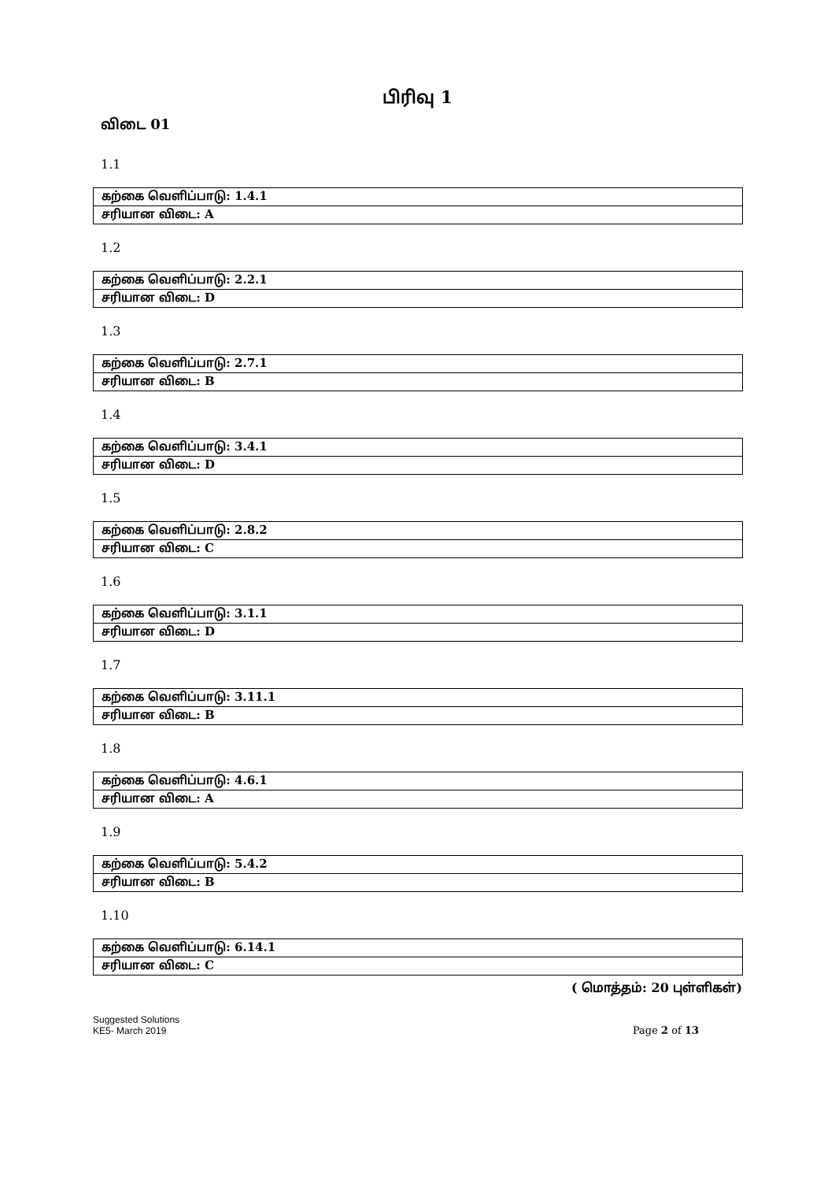பிரிவு 1
விடை 01
1.1
| கற்கை வெளிப்பாடு: 1.4.1 |
| சரியான விடை: A |
1.2
| கற்கை வெளிப்பாடு: 2.2.1 |
| சரியான விடை: D |
1.3
| கற்கை வெளிப்பாடு: 2.7.1 |
| சரியான விடை: B |
1.4
| கற்கை வெளிப்பாடு: 3.4.1 |
| சரியான விடை: D |
1.5
| கற்கை வெளிப்பாடு: 2.8.2 |
| சரியான விடை: C |
1.6
| கற்கை வெளிப்பாடு: 3.1.1 |
| சரியான விடை: D |
1.7
| கற்கை வெளிப்பாடு: 3.11.1 |
| சரியான விடை: B |
1.8
| கற்கை வெளிப்பாடு: 4.6.1 |
| சரியான விடை: A |
1.9
| கற்கை வெளிப்பாடு: 5.4.2 |
| சரியான விடை: B |
1.10
| கற்கை வெளிப்பாடு: 6.14.1 |
| சரியான விடை: C |
( மொத்தம்: 20 புள்ளிகள்)
Suggested Solutions
KE5- March 2019
Page 2 of 13